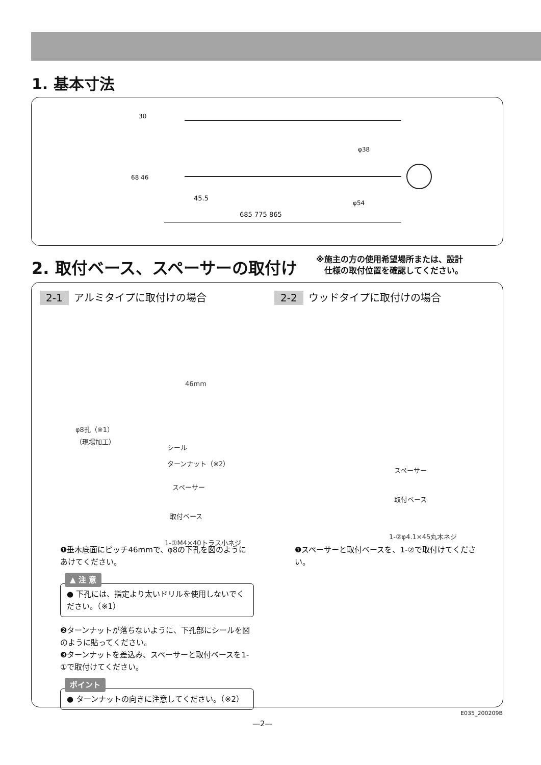1. 基本寸法
30
68 46
45.5
685 775 865
φ38
φ54
2. 取付ベース、スペーサーの取付け
※施主の方の使用希望場所または、設計
　仕様の取付位置を確認してください。
2-1 アルミタイプに取付けの場合
46mm
φ8孔（※1）
（現場加工）
シール
ターンナット（※2）
スペーサー
取付ベース
1-①M4×40トラス小ネジ
❶垂木底面にピッチ46mmで、φ8の下孔を図のように あけてください。
▲ 注 意
● 下孔には、指定より太いドリルを使用しないでください。（※1）
❷ターンナットが落ちないように、下孔部にシールを図のように貼ってください。
❸ターンナットを差込み、スペーサーと取付ベースを1-①で取付けてください。
ポイント
● ターンナットの向きに注意してください。（※2）
2-2 ウッドタイプに取付けの場合
スペーサー
取付ベース
1-②φ4.1×45丸木ネジ
❶スペーサーと取付ベースを、1-②で取付けてください。
E035_200209B
—2—